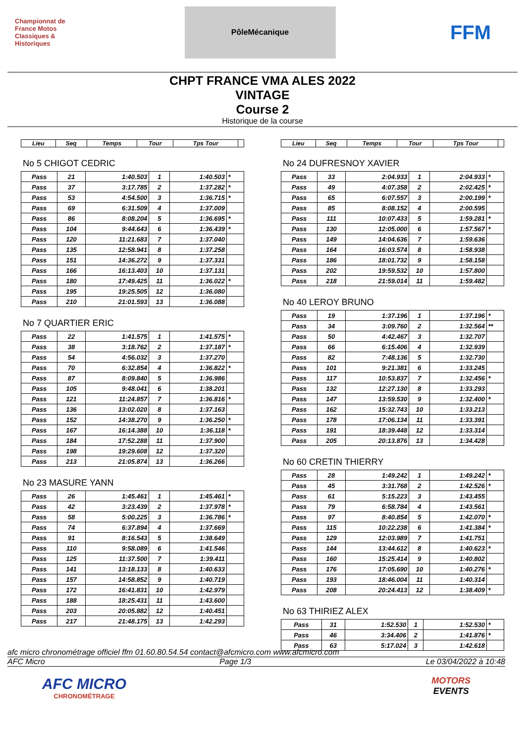Championnat de France Motos Classiques & Historiques
PôleMécanique
FFM
CHPT FRANCE VMA ALES 2022
VINTAGE
Course 2
Historique de la course
| Lieu | Seq | Temps | Tour | Tps Tour | |
| --- | --- | --- | --- | --- | --- |
No 5 CHIGOT CEDRIC
| Pass | 21 | 1:40.503 | 1 | 1:40.503 | * |
| Pass | 37 | 3:17.785 | 2 | 1:37.282 | * |
| Pass | 53 | 4:54.500 | 3 | 1:36.715 | * |
| Pass | 69 | 6:31.509 | 4 | 1:37.009 | |
| Pass | 86 | 8:08.204 | 5 | 1:36.695 | * |
| Pass | 104 | 9:44.643 | 6 | 1:36.439 | * |
| Pass | 120 | 11:21.683 | 7 | 1:37.040 | |
| Pass | 135 | 12:58.941 | 8 | 1:37.258 | |
| Pass | 151 | 14:36.272 | 9 | 1:37.331 | |
| Pass | 166 | 16:13.403 | 10 | 1:37.131 | |
| Pass | 180 | 17:49.425 | 11 | 1:36.022 | * |
| Pass | 195 | 19:25.505 | 12 | 1:36.080 | |
| Pass | 210 | 21:01.593 | 13 | 1:36.088 | |
No 7 QUARTIER ERIC
| Pass | 22 | 1:41.575 | 1 | 1:41.575 | * |
| Pass | 38 | 3:18.762 | 2 | 1:37.187 | * |
| Pass | 54 | 4:56.032 | 3 | 1:37.270 | |
| Pass | 70 | 6:32.854 | 4 | 1:36.822 | * |
| Pass | 87 | 8:09.840 | 5 | 1:36.986 | |
| Pass | 105 | 9:48.041 | 6 | 1:38.201 | |
| Pass | 121 | 11:24.857 | 7 | 1:36.816 | * |
| Pass | 136 | 13:02.020 | 8 | 1:37.163 | |
| Pass | 152 | 14:38.270 | 9 | 1:36.250 | * |
| Pass | 167 | 16:14.388 | 10 | 1:36.118 | * |
| Pass | 184 | 17:52.288 | 11 | 1:37.900 | |
| Pass | 198 | 19:29.608 | 12 | 1:37.320 | |
| Pass | 213 | 21:05.874 | 13 | 1:36.266 | |
No 23 MASURE YANN
| Pass | 26 | 1:45.461 | 1 | 1:45.461 | * |
| Pass | 42 | 3:23.439 | 2 | 1:37.978 | * |
| Pass | 58 | 5:00.225 | 3 | 1:36.786 | * |
| Pass | 74 | 6:37.894 | 4 | 1:37.669 | |
| Pass | 91 | 8:16.543 | 5 | 1:38.649 | |
| Pass | 110 | 9:58.089 | 6 | 1:41.546 | |
| Pass | 125 | 11:37.500 | 7 | 1:39.411 | |
| Pass | 141 | 13:18.133 | 8 | 1:40.633 | |
| Pass | 157 | 14:58.852 | 9 | 1:40.719 | |
| Pass | 172 | 16:41.831 | 10 | 1:42.979 | |
| Pass | 188 | 18:25.431 | 11 | 1:43.600 | |
| Pass | 203 | 20:05.882 | 12 | 1:40.451 | |
| Pass | 217 | 21:48.175 | 13 | 1:42.293 | |
| Lieu | Seq | Temps | Tour | Tps Tour | |
| --- | --- | --- | --- | --- | --- |
No 24 DUFRESNOY XAVIER
| Pass | 33 | 2:04.933 | 1 | 2:04.933 | * |
| Pass | 49 | 4:07.358 | 2 | 2:02.425 | * |
| Pass | 65 | 6:07.557 | 3 | 2:00.199 | * |
| Pass | 85 | 8:08.152 | 4 | 2:00.595 | |
| Pass | 111 | 10:07.433 | 5 | 1:59.281 | * |
| Pass | 130 | 12:05.000 | 6 | 1:57.567 | * |
| Pass | 149 | 14:04.636 | 7 | 1:59.636 | |
| Pass | 164 | 16:03.574 | 8 | 1:58.938 | |
| Pass | 186 | 18:01.732 | 9 | 1:58.158 | |
| Pass | 202 | 19:59.532 | 10 | 1:57.800 | |
| Pass | 218 | 21:59.014 | 11 | 1:59.482 | |
No 40 LEROY BRUNO
| Pass | 19 | 1:37.196 | 1 | 1:37.196 | * |
| Pass | 34 | 3:09.760 | 2 | 1:32.564 | ** |
| Pass | 50 | 4:42.467 | 3 | 1:32.707 | |
| Pass | 66 | 6:15.406 | 4 | 1:32.939 | |
| Pass | 82 | 7:48.136 | 5 | 1:32.730 | |
| Pass | 101 | 9:21.381 | 6 | 1:33.245 | |
| Pass | 117 | 10:53.837 | 7 | 1:32.456 | * |
| Pass | 132 | 12:27.130 | 8 | 1:33.293 | |
| Pass | 147 | 13:59.530 | 9 | 1:32.400 | * |
| Pass | 162 | 15:32.743 | 10 | 1:33.213 | |
| Pass | 178 | 17:06.134 | 11 | 1:33.391 | |
| Pass | 191 | 18:39.448 | 12 | 1:33.314 | |
| Pass | 205 | 20:13.876 | 13 | 1:34.428 | |
No 60 CRETIN THIERRY
| Pass | 28 | 1:49.242 | 1 | 1:49.242 | * |
| Pass | 45 | 3:31.768 | 2 | 1:42.526 | * |
| Pass | 61 | 5:15.223 | 3 | 1:43.455 | |
| Pass | 79 | 6:58.784 | 4 | 1:43.561 | |
| Pass | 97 | 8:40.854 | 5 | 1:42.070 | * |
| Pass | 115 | 10:22.238 | 6 | 1:41.384 | * |
| Pass | 129 | 12:03.989 | 7 | 1:41.751 | |
| Pass | 144 | 13:44.612 | 8 | 1:40.623 | * |
| Pass | 160 | 15:25.414 | 9 | 1:40.802 | |
| Pass | 176 | 17:05.690 | 10 | 1:40.276 | * |
| Pass | 193 | 18:46.004 | 11 | 1:40.314 | |
| Pass | 208 | 20:24.413 | 12 | 1:38.409 | * |
No 63 THIRIEZ ALEX
| Pass | 31 | 1:52.530 | 1 | 1:52.530 | * |
| Pass | 46 | 3:34.406 | 2 | 1:41.876 | * |
| Pass | 63 | 5:17.024 | 3 | 1:42.618 | |
afc micro chronométrage officiel ffm 01.60.80.54.54 contact@afcmicro.com www.afcmicro.com
AFC Micro Page 1/3 Le 03/04/2022 à 10:48
AFC MICRO
CHRONOMÉTRAGE
MOTORS
EVENTS